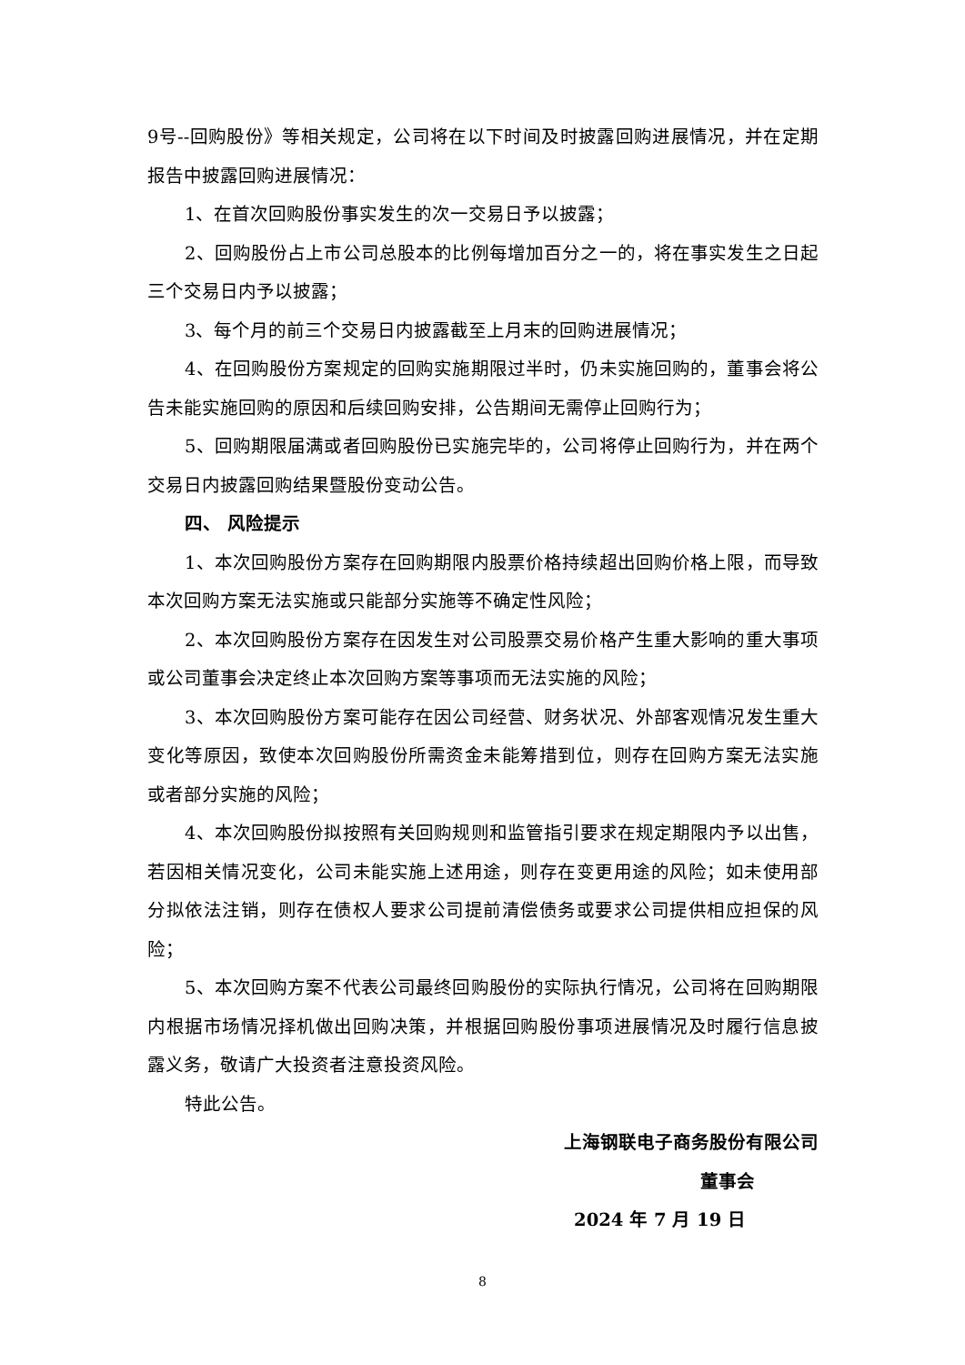9号--回购股份》等相关规定，公司将在以下时间及时披露回购进展情况，并在定期报告中披露回购进展情况：
1、在首次回购股份事实发生的次一交易日予以披露；
2、回购股份占上市公司总股本的比例每增加百分之一的，将在事实发生之日起三个交易日内予以披露；
3、每个月的前三个交易日内披露截至上月末的回购进展情况；
4、在回购股份方案规定的回购实施期限过半时，仍未实施回购的，董事会将公告未能实施回购的原因和后续回购安排，公告期间无需停止回购行为；
5、回购期限届满或者回购股份已实施完毕的，公司将停止回购行为，并在两个交易日内披露回购结果暨股份变动公告。
四、 风险提示
1、本次回购股份方案存在回购期限内股票价格持续超出回购价格上限，而导致本次回购方案无法实施或只能部分实施等不确定性风险；
2、本次回购股份方案存在因发生对公司股票交易价格产生重大影响的重大事项或公司董事会决定终止本次回购方案等事项而无法实施的风险；
3、本次回购股份方案可能存在因公司经营、财务状况、外部客观情况发生重大变化等原因，致使本次回购股份所需资金未能筹措到位，则存在回购方案无法实施或者部分实施的风险；
4、本次回购股份拟按照有关回购规则和监管指引要求在规定期限内予以出售，若因相关情况变化，公司未能实施上述用途，则存在变更用途的风险；如未使用部分拟依法注销，则存在债权人要求公司提前清偿债务或要求公司提供相应担保的风险；
5、本次回购方案不代表公司最终回购股份的实际执行情况，公司将在回购期限内根据市场情况择机做出回购决策，并根据回购股份事项进展情况及时履行信息披露义务，敬请广大投资者注意投资风险。
特此公告。
上海钢联电子商务股份有限公司
董事会
2024 年 7 月 19 日
8